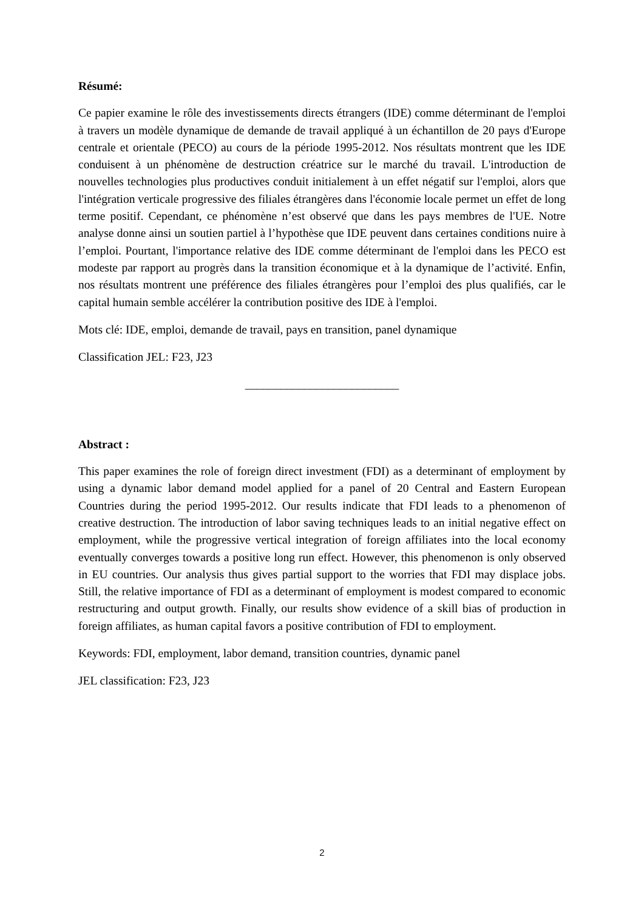Résumé:
Ce papier examine le rôle des investissements directs étrangers (IDE) comme déterminant de l'emploi à travers un modèle dynamique de demande de travail appliqué à un échantillon de 20 pays d'Europe centrale et orientale (PECO) au cours de la période 1995-2012. Nos résultats montrent que les IDE conduisent à un phénomène de destruction créatrice sur le marché du travail. L'introduction de nouvelles technologies plus productives conduit initialement à un effet négatif sur l'emploi, alors que l'intégration verticale progressive des filiales étrangères dans l'économie locale permet un effet de long terme positif. Cependant, ce phénomène n’est observé que dans les pays membres de l'UE. Notre analyse donne ainsi un soutien partiel à l’hypothèse que IDE peuvent dans certaines conditions nuire à l’emploi. Pourtant, l'importance relative des IDE comme déterminant de l'emploi dans les PECO est modeste par rapport au progrès dans la transition économique et à la dynamique de l’activité. Enfin, nos résultats montrent une préférence des filiales étrangères pour l’emploi des plus qualifiés, car le capital humain semble accélérer la contribution positive des IDE à l'emploi.
Mots clé: IDE, emploi, demande de travail, pays en transition, panel dynamique
Classification JEL: F23, J23
__________________________
Abstract :
This paper examines the role of foreign direct investment (FDI) as a determinant of employment by using a dynamic labor demand model applied for a panel of 20 Central and Eastern European Countries during the period 1995-2012. Our results indicate that FDI leads to a phenomenon of creative destruction. The introduction of labor saving techniques leads to an initial negative effect on employment, while the progressive vertical integration of foreign affiliates into the local economy eventually converges towards a positive long run effect. However, this phenomenon is only observed in EU countries. Our analysis thus gives partial support to the worries that FDI may displace jobs. Still, the relative importance of FDI as a determinant of employment is modest compared to economic restructuring and output growth. Finally, our results show evidence of a skill bias of production in foreign affiliates, as human capital favors a positive contribution of FDI to employment.
Keywords: FDI, employment, labor demand, transition countries, dynamic panel
JEL classification: F23, J23
2